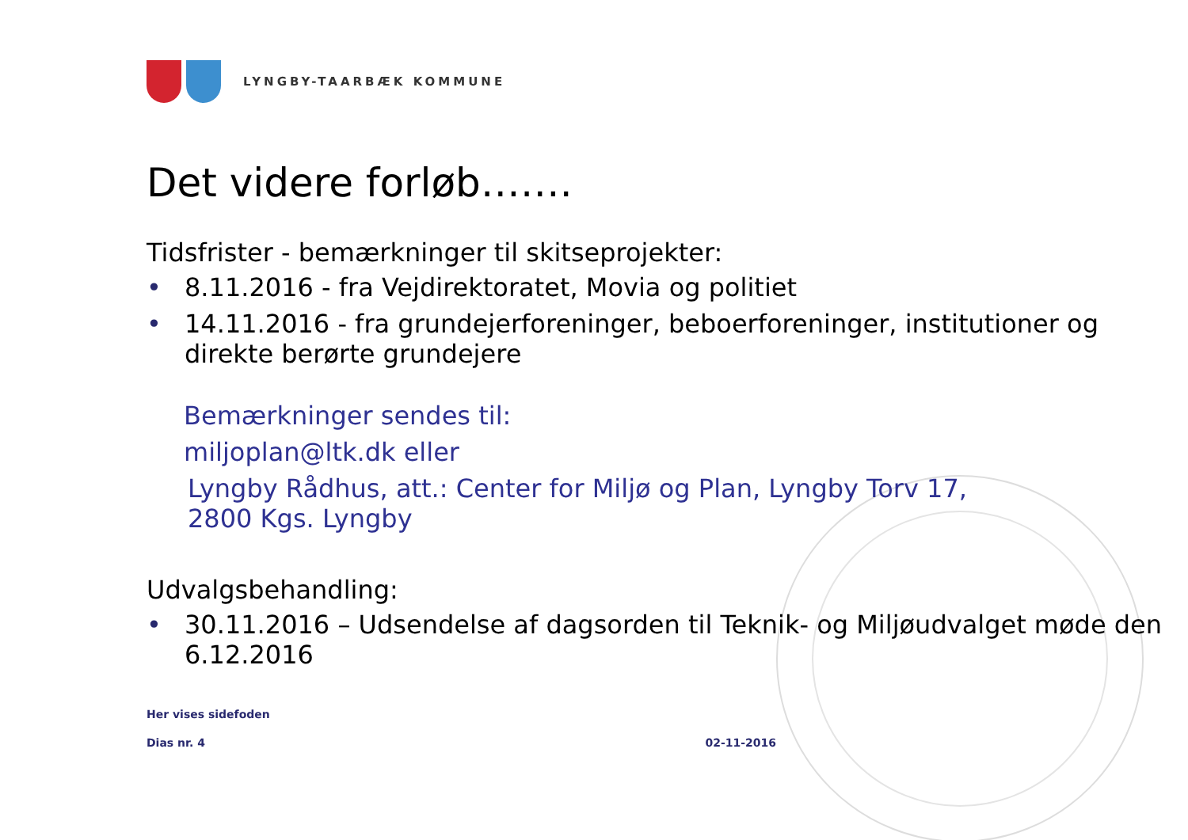LYNGBY-TAARBÆK KOMMUNE
Det videre forløb…….
Tidsfrister - bemærkninger til skitseprojekter:
• 8.11.2016 - fra Vejdirektoratet, Movia og politiet
• 14.11.2016 - fra grundejerforeninger, beboerforeninger, institutioner og direkte berørte grundejere
Bemærkninger sendes til:
miljoplan@ltk.dk eller
Lyngby Rådhus, att.: Center for Miljø og Plan, Lyngby Torv 17, 2800 Kgs. Lyngby
Udvalgsbehandling:
• 30.11.2016 – Udsendelse af dagsorden til Teknik- og Miljøudvalget møde den 6.12.2016
Her vises sidefoden
Dias nr. 4 02-11-2016